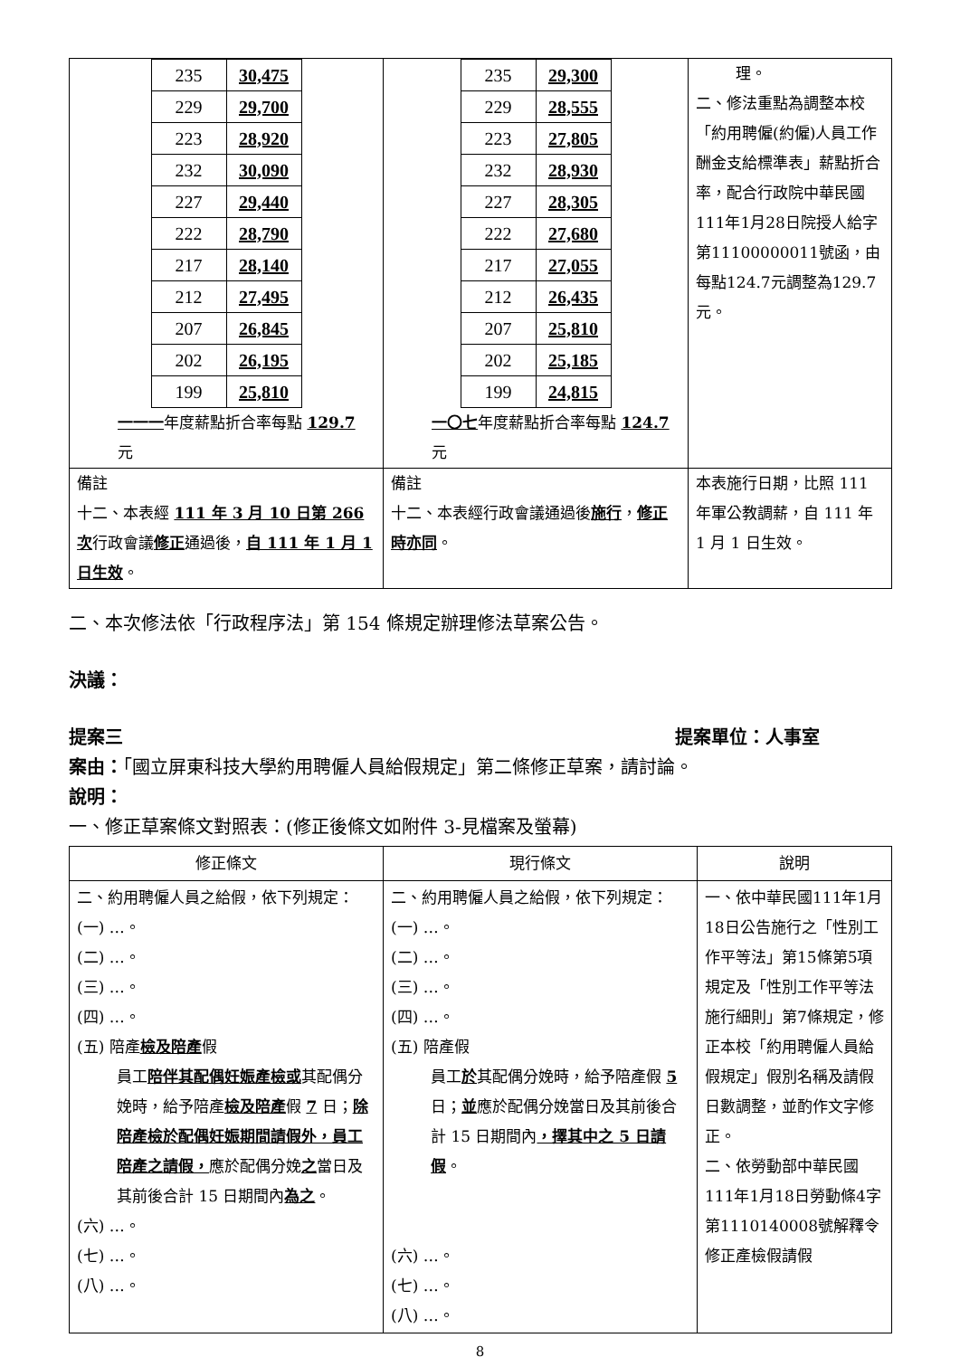| / 235 / 30,475 / / 229 / 29,700 / / 223 / 28,920 / / 232 / 30,090 / / 227 / 29,440 / / 222 / 28,790 / / 217 / 28,140 / / 212 / 27,495 / / 207 / 26,845 / / 202 / 26,195 / / 199 / 25,810 / 一一一 年度薪點折合率每點 129.7 元 | / 235 / 29,300 / / 229 / 28,555 / / 223 / 27,805 / / 232 / 28,930 / / 227 / 28,305 / / 222 / 27,680 / / 217 / 27,055 / / 212 / 26,435 / / 207 / 25,810 / / 202 / 25,185 / / 199 / 24,815 / 一〇七 年度薪點折合率每點 124.7 元 | 理。 二、修法重點為調整本校「約用聘僱(約僱)人員工作酬金支給標準表」薪點折合率，配合行政院中華民國111年1月28日院授人給字第11100000011號函，由每點124.7元調整為129.7元。 |
| 備註 十二、本表經 111 年 3 月 10 日第 266 次 行政會議 修正 通過後， 自 111 年 1 月 1 日生效 。 | 備註 十二、本表經行政會議通過後 施行 ， 修正時亦同 。 | 本表施行日期，比照 111 年軍公教調薪，自 111 年 1 月 1 日生效。 |
二、本次修法依「行政程序法」第 154 條規定辦理修法草案公告。
決議：
提案三 提案單位：人事室
案由：「國立屏東科技大學約用聘僱人員給假規定」第二條修正草案，請討論。
說明：
一、修正草案條文對照表：(修正後條文如附件 3-見檔案及螢幕)
| 修正條文 | 現行條文 | 說明 |
| --- | --- | --- |
| 二、約用聘僱人員之給假，依下列規定： (一) …。 (二) …。 (三) …。 (四) …。 (五) 陪產 檢及陪產 假 員工 陪伴其配偶妊娠產檢或 其配偶分娩時，給予陪產 檢及陪產 假 7 日； 除陪產檢於配偶妊娠期間請假外，員工陪產之請假， 應於配偶分娩 之 當日及其前後合計 15 日期間內 為之 。 (六) …。 (七) …。 (八) …。 | 二、約用聘僱人員之給假，依下列規定： (一) …。 (二) …。 (三) …。 (四) …。 (五) 陪產假 員工 於 其配偶分娩時，給予陪產假 5 日； 並 應於配偶分娩當日及其前後合計 15 日期間內 ，擇其中之 5 日請假 。 (六) …。 (七) …。 (八) …。 | 一、依中華民國111年1月18日公告施行之「性別工作平等法」第15條第5項規定及「性別工作平等法施行細則」第7條規定，修正本校「約用聘僱人員給假規定」假別名稱及請假日數調整，並酌作文字修正。 二、依勞動部中華民國111年1月18日勞動條4字第1110140008號解釋令修正產檢假請假 |
8